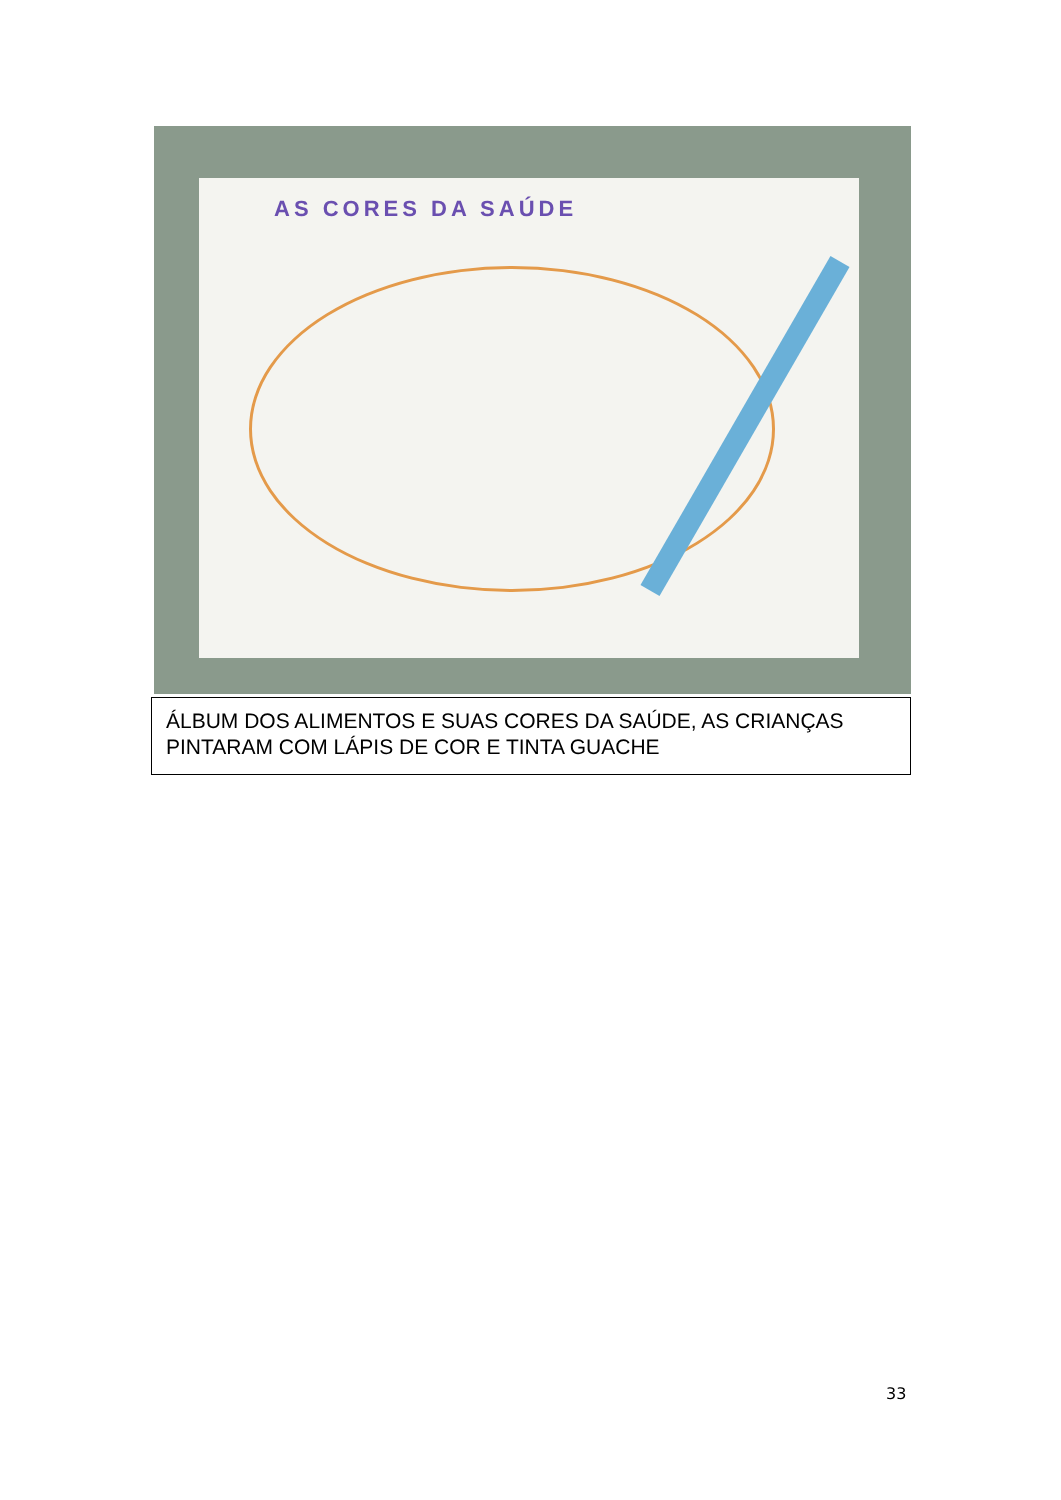AS CORES DA SAÚDE
ÁLBUM DOS ALIMENTOS E SUAS CORES DA SAÚDE, AS CRIANÇAS PINTARAM COM LÁPIS DE COR E TINTA GUACHE
33